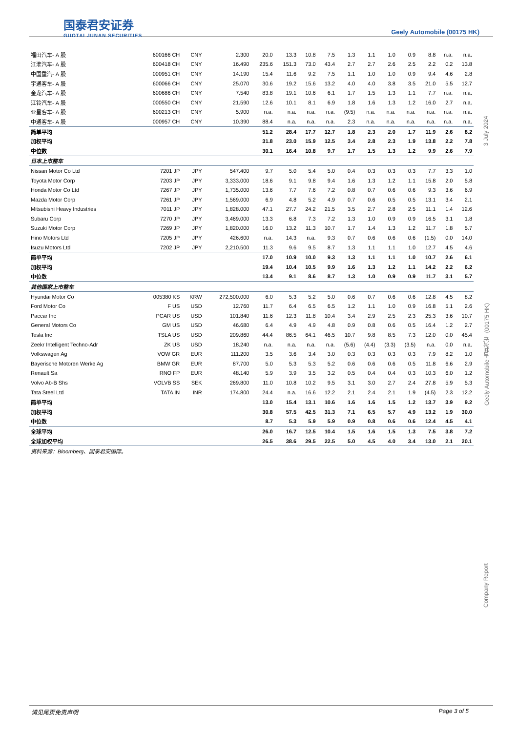国泰君安证券
GUOTAI JUNAN SECURITIES
Geely Automobile (00175 HK)
Company Report Geely Automobile 吉利汽车 (00175 HK) 3 July 2024
| 福田汽车- A 股 | 600166 CH | CNY | 2.300 | 20.0 | 13.3 | 10.8 | 7.5 | 1.3 | 1.1 | 1.0 | 0.9 | 8.8 | n.a. | n.a. |
| 江淮汽车- A 股 | 600418 CH | CNY | 16.490 | 235.6 | 151.3 | 73.0 | 43.4 | 2.7 | 2.7 | 2.6 | 2.5 | 2.2 | 0.2 | 13.8 |
| 中国重汽- A 股 | 000951 CH | CNY | 14.190 | 15.4 | 11.6 | 9.2 | 7.5 | 1.1 | 1.0 | 1.0 | 0.9 | 9.4 | 4.6 | 2.8 |
| 宇通客车- A 股 | 600066 CH | CNY | 25.070 | 30.6 | 19.2 | 15.6 | 13.2 | 4.0 | 4.0 | 3.8 | 3.5 | 21.0 | 5.5 | 12.7 |
| 金龙汽车- A 股 | 600686 CH | CNY | 7.540 | 83.8 | 19.1 | 10.6 | 6.1 | 1.7 | 1.5 | 1.3 | 1.1 | 7.7 | n.a. | n.a. |
| 江铃汽车- A 股 | 000550 CH | CNY | 21.590 | 12.6 | 10.1 | 8.1 | 6.9 | 1.8 | 1.6 | 1.3 | 1.2 | 16.0 | 2.7 | n.a. |
| 亚星客车- A 股 | 600213 CH | CNY | 5.900 | n.a. | n.a. | n.a. | n.a. | (9.5) | n.a. | n.a. | n.a. | n.a. | n.a. | n.a. |
| 中通客车- A 股 | 000957 CH | CNY | 10.390 | 88.4 | n.a. | n.a. | n.a. | 2.3 | n.a. | n.a. | n.a. | n.a. | n.a. | n.a. |
| 简单平均 | | | | 51.2 | 28.4 | 17.7 | 12.7 | 1.8 | 2.3 | 2.0 | 1.7 | 11.9 | 2.6 | 8.2 |
| 加权平均 | | | | 31.8 | 23.0 | 15.9 | 12.5 | 3.4 | 2.8 | 2.3 | 1.9 | 13.8 | 2.2 | 7.8 |
| 中位数 | | | | 30.1 | 16.4 | 10.8 | 9.7 | 1.7 | 1.5 | 1.3 | 1.2 | 9.9 | 2.6 | 7.9 |
| 日本上市整车 | | | | | | | | | | | | | | |
| Nissan Motor Co Ltd | 7201 JP | JPY | 547.400 | 9.7 | 5.0 | 5.4 | 5.0 | 0.4 | 0.3 | 0.3 | 0.3 | 7.7 | 3.3 | 1.0 |
| Toyota Motor Corp | 7203 JP | JPY | 3,333.000 | 18.6 | 9.1 | 9.8 | 9.4 | 1.6 | 1.3 | 1.2 | 1.1 | 15.8 | 2.0 | 5.8 |
| Honda Motor Co Ltd | 7267 JP | JPY | 1,735.000 | 13.6 | 7.7 | 7.6 | 7.2 | 0.8 | 0.7 | 0.6 | 0.6 | 9.3 | 3.6 | 6.9 |
| Mazda Motor Corp | 7261 JP | JPY | 1,569.000 | 6.9 | 4.8 | 5.2 | 4.9 | 0.7 | 0.6 | 0.5 | 0.5 | 13.1 | 3.4 | 2.1 |
| Mitsubishi Heavy Industries | 7011 JP | JPY | 1,828.000 | 47.1 | 27.7 | 24.2 | 21.5 | 3.5 | 2.7 | 2.8 | 2.5 | 11.1 | 1.4 | 12.6 |
| Subaru Corp | 7270 JP | JPY | 3,469.000 | 13.3 | 6.8 | 7.3 | 7.2 | 1.3 | 1.0 | 0.9 | 0.9 | 16.5 | 3.1 | 1.8 |
| Suzuki Motor Corp | 7269 JP | JPY | 1,820.000 | 16.0 | 13.2 | 11.3 | 10.7 | 1.7 | 1.4 | 1.3 | 1.2 | 11.7 | 1.8 | 5.7 |
| Hino Motors Ltd | 7205 JP | JPY | 426.600 | n.a. | 14.3 | n.a. | 9.3 | 0.7 | 0.6 | 0.6 | 0.6 | (1.5) | 0.0 | 14.0 |
| Isuzu Motors Ltd | 7202 JP | JPY | 2,210.500 | 11.3 | 9.6 | 9.5 | 8.7 | 1.3 | 1.1 | 1.1 | 1.0 | 12.7 | 4.5 | 4.6 |
| 简单平均 | | | | 17.0 | 10.9 | 10.0 | 9.3 | 1.3 | 1.1 | 1.1 | 1.0 | 10.7 | 2.6 | 6.1 |
| 加权平均 | | | | 19.4 | 10.4 | 10.5 | 9.9 | 1.6 | 1.3 | 1.2 | 1.1 | 14.2 | 2.2 | 6.2 |
| 中位数 | | | | 13.4 | 9.1 | 8.6 | 8.7 | 1.3 | 1.0 | 0.9 | 0.9 | 11.7 | 3.1 | 5.7 |
| 其他国家上市整车 | | | | | | | | | | | | | | |
| Hyundai Motor Co | 005380 KS | KRW | 272,500.000 | 6.0 | 5.3 | 5.2 | 5.0 | 0.6 | 0.7 | 0.6 | 0.6 | 12.8 | 4.5 | 8.2 |
| Ford Motor Co | F US | USD | 12.760 | 11.7 | 6.4 | 6.5 | 6.5 | 1.2 | 1.1 | 1.0 | 0.9 | 16.8 | 5.1 | 2.6 |
| Paccar Inc | PCAR US | USD | 101.840 | 11.6 | 12.3 | 11.8 | 10.4 | 3.4 | 2.9 | 2.5 | 2.3 | 25.3 | 3.6 | 10.7 |
| General Motors Co | GM US | USD | 46.680 | 6.4 | 4.9 | 4.9 | 4.8 | 0.9 | 0.8 | 0.6 | 0.5 | 16.4 | 1.2 | 2.7 |
| Tesla Inc | TSLA US | USD | 209.860 | 44.4 | 86.5 | 64.1 | 46.5 | 10.7 | 9.8 | 8.5 | 7.3 | 12.0 | 0.0 | 45.4 |
| Zeekr Intelligent Techno-Adr | ZK US | USD | 18.240 | n.a. | n.a. | n.a. | n.a. | (5.6) | (4.4) | (3.3) | (3.5) | n.a. | 0.0 | n.a. |
| Volkswagen Ag | VOW GR | EUR | 111.200 | 3.5 | 3.6 | 3.4 | 3.0 | 0.3 | 0.3 | 0.3 | 0.3 | 7.9 | 8.2 | 1.0 |
| Bayerische Motoren Werke Ag | BMW GR | EUR | 87.700 | 5.0 | 5.3 | 5.3 | 5.2 | 0.6 | 0.6 | 0.6 | 0.5 | 11.8 | 6.6 | 2.9 |
| Renault Sa | RNO FP | EUR | 48.140 | 5.9 | 3.9 | 3.5 | 3.2 | 0.5 | 0.4 | 0.4 | 0.3 | 10.3 | 6.0 | 1.2 |
| Volvo Ab-B Shs | VOLVB SS | SEK | 269.800 | 11.0 | 10.8 | 10.2 | 9.5 | 3.1 | 3.0 | 2.7 | 2.4 | 27.8 | 5.9 | 5.3 |
| Tata Steel Ltd | TATA IN | INR | 174.800 | 24.4 | n.a. | 16.6 | 12.2 | 2.1 | 2.4 | 2.1 | 1.9 | (4.5) | 2.3 | 12.2 |
| 简单平均 | | | | 13.0 | 15.4 | 13.1 | 10.6 | 1.6 | 1.6 | 1.5 | 1.2 | 13.7 | 3.9 | 9.2 |
| 加权平均 | | | | 30.8 | 57.5 | 42.5 | 31.3 | 7.1 | 6.5 | 5.7 | 4.9 | 13.2 | 1.9 | 30.0 |
| 中位数 | | | | 8.7 | 5.3 | 5.9 | 5.9 | 0.9 | 0.8 | 0.6 | 0.6 | 12.4 | 4.5 | 4.1 |
| 全球平均 | | | | 26.0 | 16.7 | 12.5 | 10.4 | 1.5 | 1.6 | 1.5 | 1.3 | 7.5 | 3.8 | 7.2 |
| 全球加权平均 | | | | 26.5 | 38.6 | 29.5 | 22.5 | 5.0 | 4.5 | 4.0 | 3.4 | 13.0 | 2.1 | 20.1 |
| 资料来源：Bloomberg、国泰君安国际。 | | | | | | | | | | | | | | |
请见尾页免责声明 Page 3 of 5